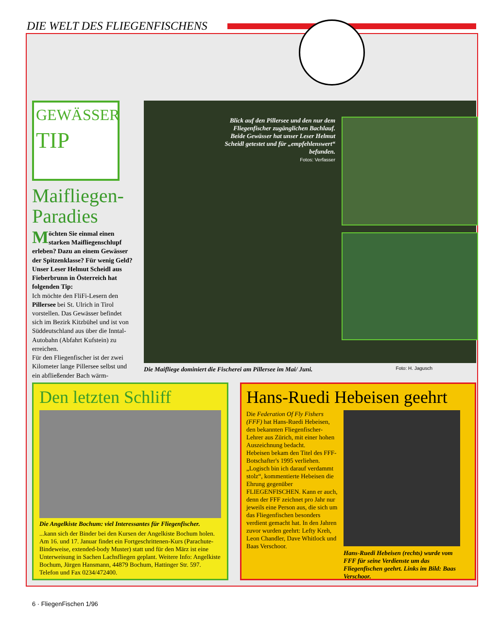DIE WELT DES FLIEGENFISCHENS
GEWÄSSER
TIP
Maifliegen-
Paradies
Möchten Sie einmal einen starken Maifliegenschlupf erleben? Dazu an einem Gewässer der Spitzenklasse? Für wenig Geld? Unser Leser Helmut Scheidl aus Fieberbrunn in Österreich hat folgenden Tip:
Ich möchte den FliFi-Lesern den Pillersee bei St. Ulrich in Tirol vorstellen. Das Gewässer befindet sich im Bezirk Kitzbühel und ist von Süddeutschland aus über die Inntal-Autobahn (Abfahrt Kufstein) zu erreichen.
Für den Fliegenfischer ist der zwei Kilometer lange Pillersee selbst und ein abfließender Bach wärm-
Blick auf den Pillersee und den nur dem Fliegenfischer zugänglichen Bachlauf. Beide Gewässer hat unser Leser Helmut Scheidl getestet und für „empfehlenswert“ befunden.
Fotos: Verfasser
Die Maifliege dominiert die Fischerei am Pillersee im Mai/ Juni. Foto: H. Jagusch
Den letzten Schliff
Die Angelkiste Bochum: viel Interessantes für Fliegenfischer.
...kann sich der Binder bei den Kursen der Angelkiste Bochum holen. Am 16. und 17. Januar findet ein Fortgeschrittenen-Kurs (Parachute-Bindeweise, extended-body Muster) statt und für den März ist eine Unterweisung in Sachen Lachsfliegen geplant. Weitere Info: Angelkiste Bochum, Jürgen Hansmann, 44879 Bochum, Hattinger Str. 597. Telefon und Fax 0234/472400.
Hans-Ruedi Hebeisen geehrt
Die Federation Of Fly Fishers (FFF) hat Hans-Ruedi Hebeisen, den bekannten Fliegenfischer-Lehrer aus Zürich, mit einer hohen Auszeichnung bedacht.
Hebeisen bekam den Titel des FFF-Botschafter's 1995 verliehen. „Logisch bin ich darauf verdammt stolz“, kommentierte Hebeisen die Ehrung gegenüber FLIEGENFISCHEN. Kann er auch, denn der FFF zeichnet pro Jahr nur jeweils eine Person aus, die sich um das Fliegenfischen besonders verdient gemacht hat. In den Jahren zuvor wurden geehrt: Lefty Kreh, Leon Chandler, Dave Whitlock und Baas Verschoor.
Hans-Ruedi Hebeisen (rechts) wurde vom FFF für seine Verdienste um das Fliegenfischen geehrt. Links im Bild: Baas Verschoor.
6 · FliegenFischen 1/96